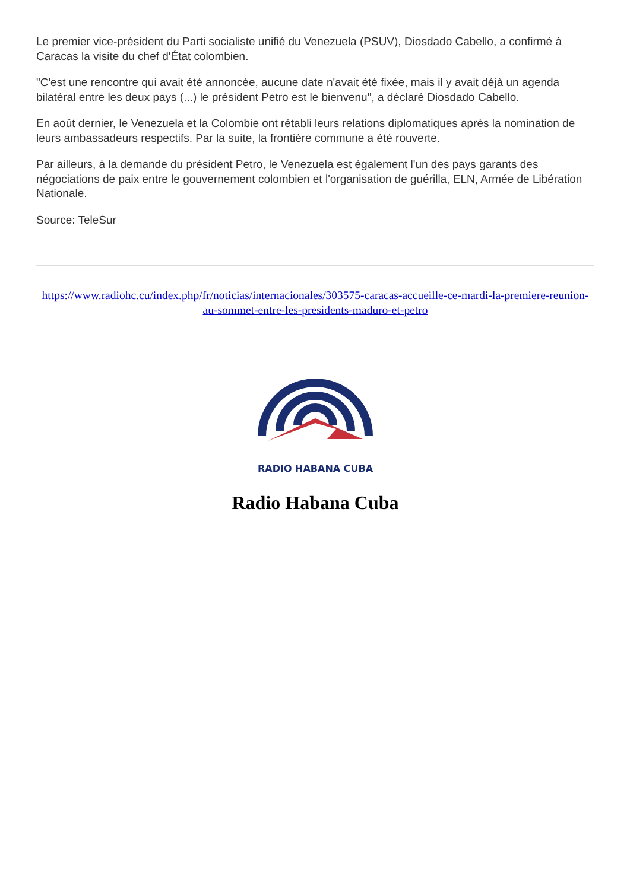Le premier vice-président du Parti socialiste unifié du Venezuela (PSUV), Diosdado Cabello, a confirmé à Caracas la visite du chef d'État colombien.
"C'est une rencontre qui avait été annoncée, aucune date n'avait été fixée, mais il y avait déjà un agenda bilatéral entre les deux pays (...) le président Petro est le bienvenu", a déclaré Diosdado Cabello.
En août dernier, le Venezuela et la Colombie ont rétabli leurs relations diplomatiques après la nomination de leurs ambassadeurs respectifs. Par la suite, la frontière commune a été rouverte.
Par ailleurs, à la demande du président Petro, le Venezuela est également l'un des pays garants des négociations de paix entre le gouvernement colombien et l'organisation de guérilla, ELN, Armée de Libération Nationale.
Source: TeleSur
https://www.radiohc.cu/index.php/fr/noticias/internacionales/303575-caracas-accueille-ce-mardi-la-premiere-reunion-au-sommet-entre-les-presidents-maduro-et-petro
RADIO HABANA CUBA
Radio Habana Cuba